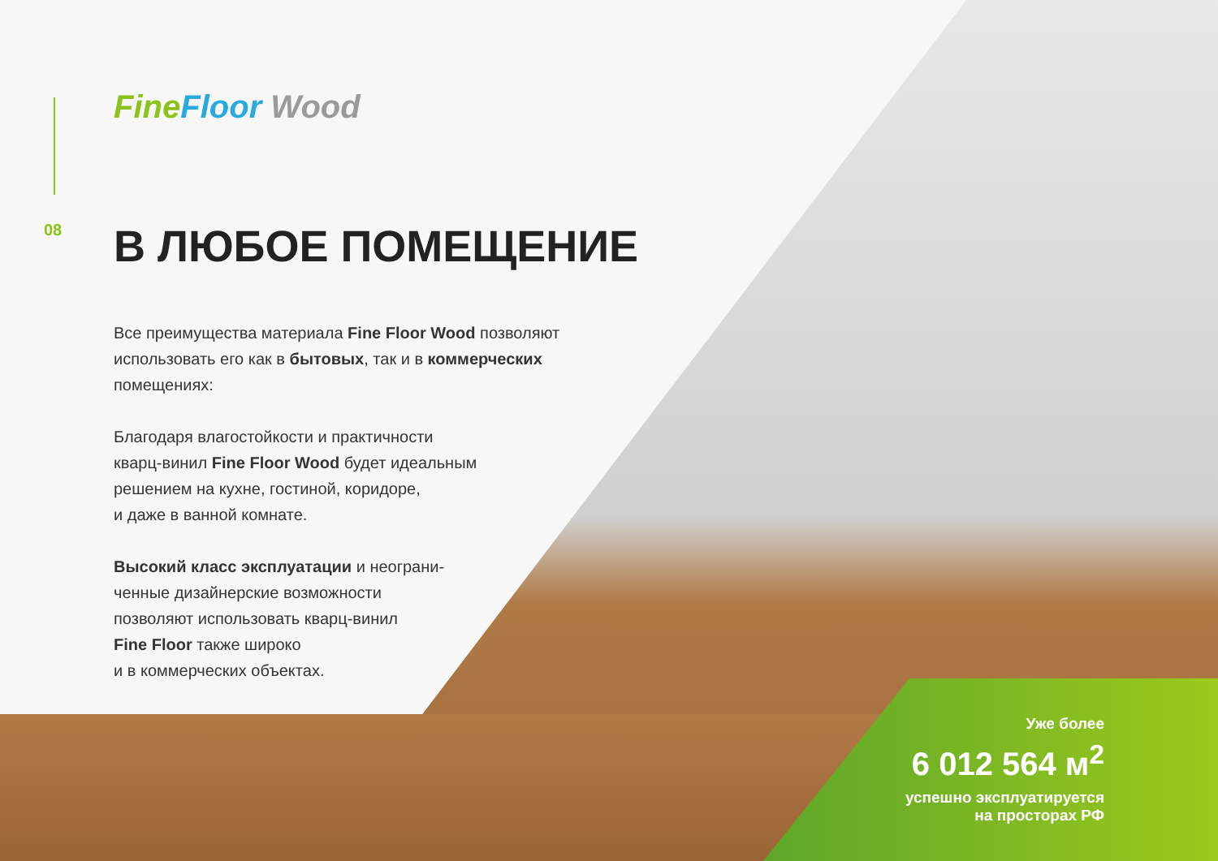08
Fine Floor Wood
В ЛЮБОЕ ПОМЕЩЕНИЕ
Все преимущества материала Fine Floor Wood позволяют использовать его как в бытовых, так и в коммерческих помещениях:
Благодаря влагостойкости и практичности
кварц-винил Fine Floor Wood будет идеальным
решением на кухне, гостиной, коридоре,
и даже в ванной комнате.
Высокий класс эксплуатации и неограни-
ченные дизайнерские возможности
позволяют использовать кварц-винил
Fine Floor также широко
и в коммерческих объектах.
Уже более
6 012 564 м<sup>2</sup>
успешно эксплуатируется
на просторах РФ